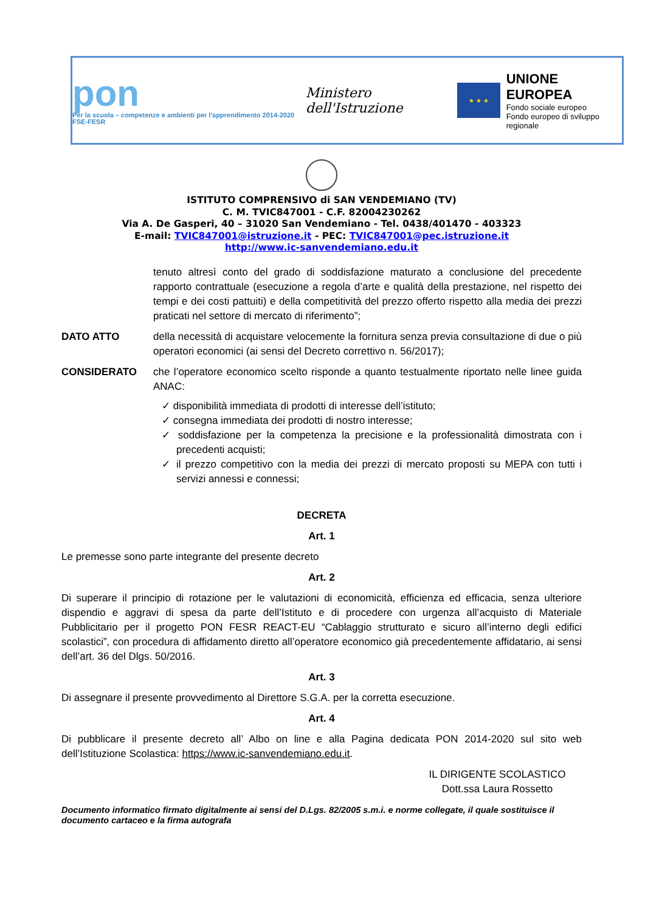pon
Per la scuola – competenze e ambienti per l'apprendimento 2014-2020 FSE-FESR
Ministero dell'Istruzione
★ ★ ★
UNIONE EUROPEA
Fondo sociale europeo
Fondo europeo di sviluppo regionale
ISTITUTO COMPRENSIVO di SAN VENDEMIANO (TV)
C. M. TVIC847001 - C.F. 82004230262
Via A. De Gasperi, 40 – 31020 San Vendemiano - Tel. 0438/401470 - 403323
E-mail: TVIC847001@istruzione.it - PEC: TVIC847001@pec.istruzione.it
http://www.ic-sanvendemiano.edu.it
tenuto altresì conto del grado di soddisfazione maturato a conclusione del precedente rapporto contrattuale (esecuzione a regola d’arte e qualità della prestazione, nel rispetto dei tempi e dei costi pattuiti) e della competitività del prezzo offerto rispetto alla media dei prezzi praticati nel settore di mercato di riferimento”;
DATO ATTO della necessità di acquistare velocemente la fornitura senza previa consultazione di due o più operatori economici (ai sensi del Decreto correttivo n. 56/2017);
CONSIDERATO che l’operatore economico scelto risponde a quanto testualmente riportato nelle linee guida ANAC:
✓ disponibilità immediata di prodotti di interesse dell’istituto;
✓ consegna immediata dei prodotti di nostro interesse;
✓ soddisfazione per la competenza la precisione e la professionalità dimostrata con i precedenti acquisti;
✓ il prezzo competitivo con la media dei prezzi di mercato proposti su MEPA con tutti i servizi annessi e connessi;
DECRETA
Art. 1
Le premesse sono parte integrante del presente decreto
Art. 2
Di superare il principio di rotazione per le valutazioni di economicità, efficienza ed efficacia, senza ulteriore dispendio e aggravi di spesa da parte dell’Istituto e di procedere con urgenza all’acquisto di Materiale Pubblicitario per il progetto PON FESR REACT-EU “Cablaggio strutturato e sicuro all’interno degli edifici scolastici”, con procedura di affidamento diretto all’operatore economico già precedentemente affidatario, ai sensi dell’art. 36 del Dlgs. 50/2016.
Art. 3
Di assegnare il presente provvedimento al Direttore S.G.A. per la corretta esecuzione.
Art. 4
Di pubblicare il presente decreto all’ Albo on line e alla Pagina dedicata PON 2014-2020 sul sito web dell’Istituzione Scolastica: https://www.ic-sanvendemiano.edu.it.
IL DIRIGENTE SCOLASTICO
Dott.ssa Laura Rossetto
Documento informatico firmato digitalmente ai sensi del D.Lgs. 82/2005 s.m.i. e norme collegate, il quale sostituisce il documento cartaceo e la firma autografa